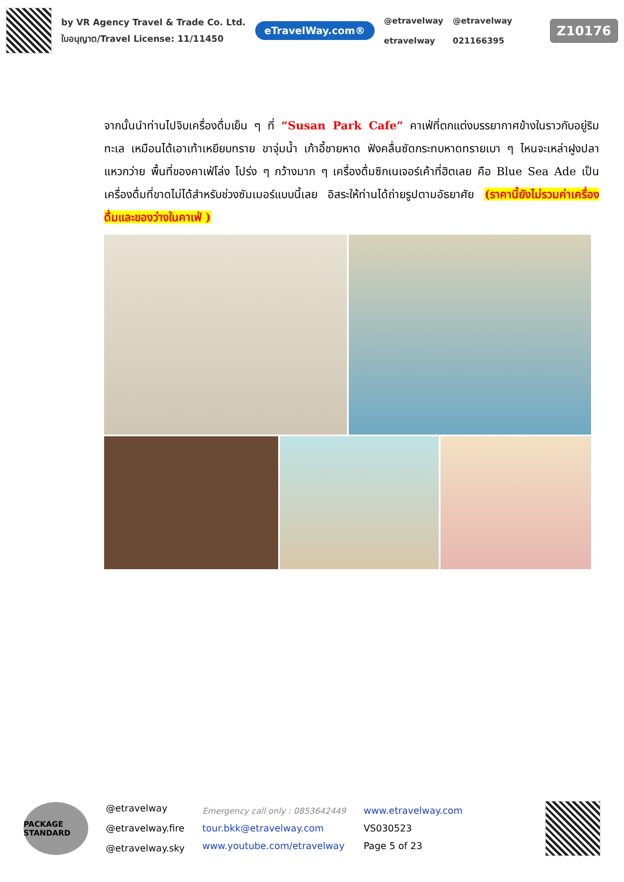by VR Agency Travel & Trade Co. Ltd.
ใบอนุญาต/Travel License: 11/11450
eTravelWay.com®
@etravelway
etravelway
@etravelway
021166395
Z10176
จากนั้นนำท่านไปจิบเครื่องดื่มเย็น ๆ ที่ “Susan Park Cafe” คาเฟ่ที่ตกแต่งบรรยากาศข้างในราวกับอยู่ริมทะเล เหมือนได้เอาเท้าเหยียบทราย ขาจุ่มน้ำ เก้าอี้ชายหาด ฟังคลื่นซัดกระทบหาดทรายเบา ๆ ไหนจะเหล่าฝูงปลาแหวกว่าย พื้นที่ของคาเฟ่โล่ง โปร่ง ๆ กว้างมาก ๆ เครื่องดื่มซิกเนเจอร์เค้าที่ฮิตเลย คือ Blue Sea Ade เป็นเครื่องดื่มที่ขาดไม่ได้สำหรับช่วงซัมเมอร์แบบนี้เลย อิสระให้ท่านได้ถ่ายรูปตามอัธยาศัย (ราคานี้ยังไม่รวมค่าเครื่องดื่มและของว่างในคาเฟ่ )
PACKAGE STANDARD
@etravelway
@etravelway.fire
@etravelway.sky
Emergency call only : 0853642449
tour.bkk@etravelway.com
www.youtube.com/etravelway
www.etravelway.com
VS030523
Page 5 of 23